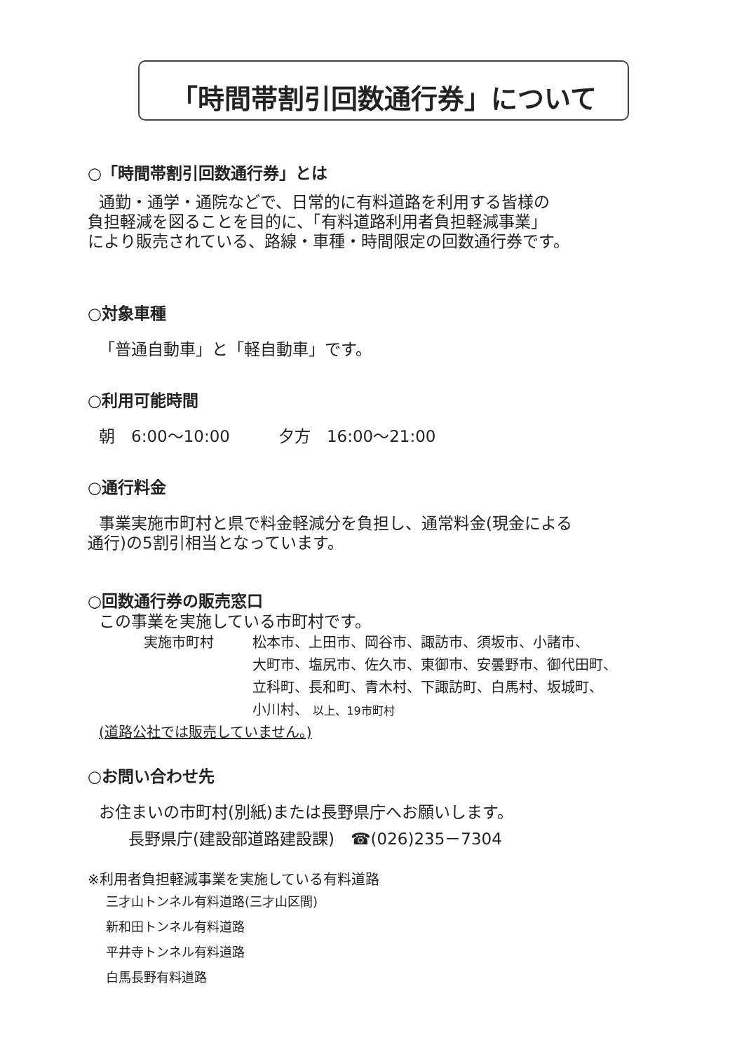「時間帯割引回数通行券」について
○「時間帯割引回数通行券」とは
通勤・通学・通院などで、日常的に有料道路を利用する皆様の
負担軽減を図ることを目的に、「有料道路利用者負担軽減事業」
により販売されている、路線・車種・時間限定の回数通行券です。
○対象車種
「普通自動車」と「軽自動車」です。
○利用可能時間
朝　6:00～10:00　　　夕方　16:00～21:00
○通行料金
事業実施市町村と県で料金軽減分を負担し、通常料金(現金による
通行)の5割引相当となっています。
○回数通行券の販売窓口
この事業を実施している市町村です。
実施市町村 松本市、上田市、岡谷市、諏訪市、須坂市、小諸市、
大町市、塩尻市、佐久市、東御市、安曇野市、御代田町、
立科町、長和町、青木村、下諏訪町、白馬村、坂城町、
小川村、 以上、19市町村
(道路公社では販売していません。)
○お問い合わせ先
お住まいの市町村(別紙)または長野県庁へお願いします。
長野県庁(建設部道路建設課)　☎(026)235－7304
※利用者負担軽減事業を実施している有料道路
三才山トンネル有料道路(三才山区間)
新和田トンネル有料道路
平井寺トンネル有料道路
白馬長野有料道路